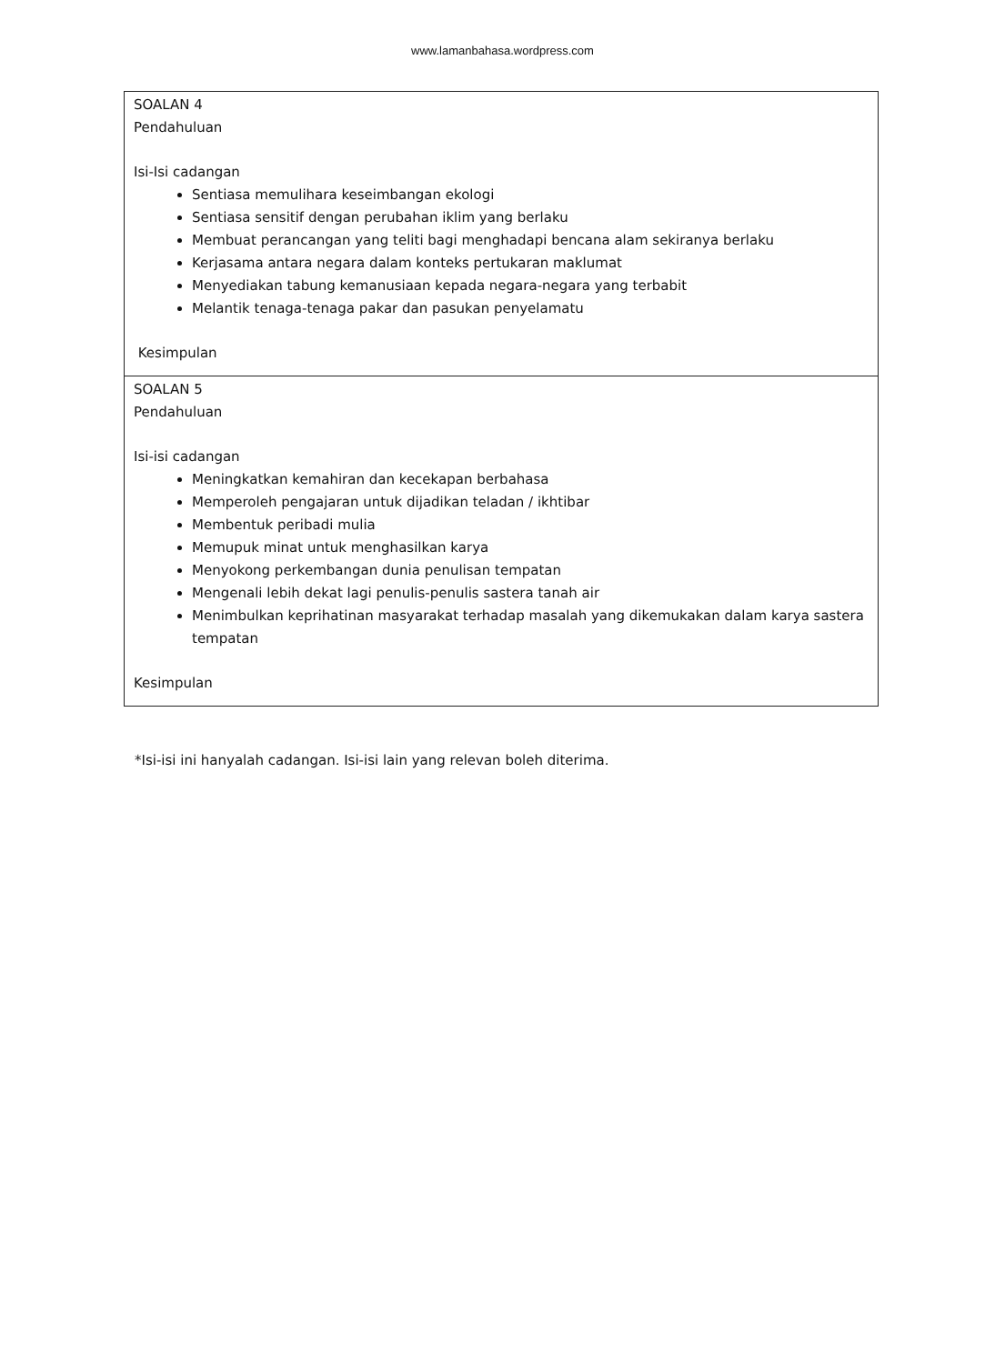www.lamanbahasa.wordpress.com
| SOALAN 4 Pendahuluan Isi-Isi cadangan Sentiasa memulihara keseimbangan ekologi Sentiasa sensitif dengan perubahan iklim yang berlaku Membuat perancangan yang teliti bagi menghadapi bencana alam sekiranya berlaku Kerjasama antara negara dalam konteks pertukaran maklumat Menyediakan tabung kemanusiaan kepada negara-negara yang terbabit Melantik tenaga-tenaga pakar dan pasukan penyelamatu Kesimpulan |
| SOALAN 5 Pendahuluan Isi-isi cadangan Meningkatkan kemahiran dan kecekapan berbahasa Memperoleh pengajaran untuk dijadikan teladan / ikhtibar Membentuk peribadi mulia Memupuk minat untuk menghasilkan karya Menyokong perkembangan dunia penulisan tempatan Mengenali lebih dekat lagi penulis-penulis sastera tanah air Menimbulkan keprihatinan masyarakat terhadap masalah yang dikemukakan dalam karya sastera tempatan Kesimpulan |
*Isi-isi ini hanyalah cadangan. Isi-isi lain yang relevan boleh diterima.